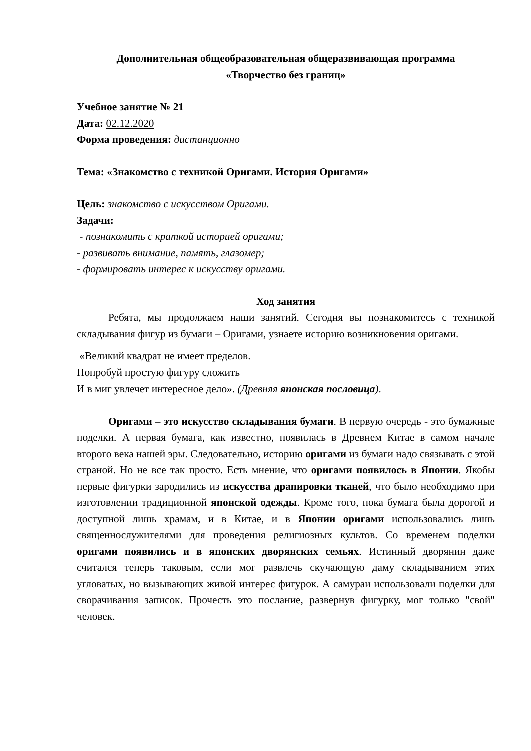Дополнительная общеобразовательная общеразвивающая программа
«Творчество без границ»
Учебное занятие № 21
Дата: 02.12.2020
Форма проведения: дистанционно
Тема: «Знакомство с техникой Оригами. История Оригами»
Цель: знакомство с искусством Оригами.
Задачи:
- познакомить с краткой историей оригами;
- развивать внимание, память, глазомер;
- формировать интерес к искусству оригами.
Ход занятия
Ребята, мы продолжаем наши занятий. Сегодня вы познакомитесь с техникой складывания фигур из бумаги – Оригами, узнаете историю возникновения оригами.
«Великий квадрат не имеет пределов.
Попробуй простую фигуру сложить
И в миг увлечет интересное дело». (Древняя японская пословица).
Оригами – это искусство складывания бумаги. В первую очередь - это бумажные поделки. А первая бумага, как известно, появилась в Древнем Китае в самом начале второго века нашей эры. Следовательно, историю оригами из бумаги надо связывать с этой страной. Но не все так просто. Есть мнение, что оригами появилось в Японии. Якобы первые фигурки зародились из искусства драпировки тканей, что было необходимо при изготовлении традиционной японской одежды. Кроме того, пока бумага была дорогой и доступной лишь храмам, и в Китае, и в Японии оригами использовались лишь священнослужителями для проведения религиозных культов. Со временем поделки оригами появились и в японских дворянских семьях. Истинный дворянин даже считался теперь таковым, если мог развлечь скучающую даму складыванием этих угловатых, но вызывающих живой интерес фигурок. А самураи использовали поделки для сворачивания записок. Прочесть это послание, развернув фигурку, мог только "свой" человек.